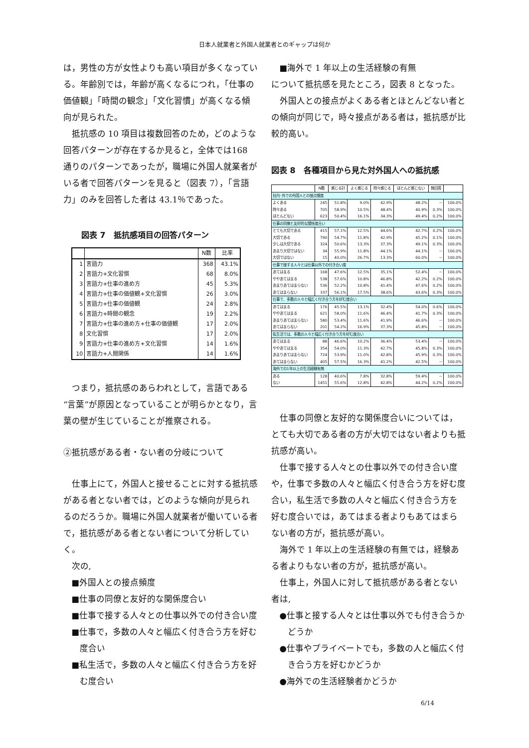日本人就業者と外国人就業者とのギャップは何か
は，男性の方が女性よりも高い項目が多くなっている。年齢別では，年齢が高くなるにつれ，「仕事の価値観」「時間の観念」「文化習慣」が高くなる傾向が見られた。
抵抗感の 10 項目は複数回答のため，どのような回答パターンが存在するか見ると，全体では168 通りのパターンであったが，職場に外国人就業者がいる者で回答パターンを見ると（図表 7），「言語力」のみを回答した者は 43.1％であった。
図表 7　抵抗感項目の回答パターン
| | | N数 | 比率 |
| --- | --- | --- | --- |
| 1 | 言語力 | 368 | 43.1% |
| 2 | 言語力+文化習慣 | 68 | 8.0% |
| 3 | 言語力+仕事の進め方 | 45 | 5.3% |
| 4 | 言語力+仕事の価値観+文化習慣 | 26 | 3.0% |
| 5 | 言語力+仕事の価値観 | 24 | 2.8% |
| 6 | 言語力+時間の観念 | 19 | 2.2% |
| 7 | 言語力+仕事の進め方+仕事の価値観 | 17 | 2.0% |
| 8 | 文化習慣 | 17 | 2.0% |
| 9 | 言語力+仕事の進め方+文化習慣 | 14 | 1.6% |
| 10 | 言語力+人間関係 | 14 | 1.6% |
つまり，抵抗感のあらわれとして，言語である“言葉”が原因となっていることが明らかとなり，言葉の壁が生じていることが推察される。
②抵抗感がある者・ない者の分岐について
仕事上にて，外国人と接せることに対する抵抗感がある者とない者では，どのような傾向が見られるのだろうか。職場に外国人就業者が働いている者で，抵抗感がある者とない者について分析していく。
次の,
■外国人との接点頻度
■仕事の同僚と友好的な関係度合い
■仕事で接する人々との仕事以外での付き合い度
■仕事で，多数の人々と幅広く付き合う方を好む度合い
■私生活で，多数の人々と幅広く付き合う方を好む度合い
■海外で 1 年以上の生活経験の有無
について抵抗感を見たところ，図表 8 となった。
外国人との接点がよくある者とほとんどない者との傾向が同じで，時々接点がある者は，抵抗感が比較的高い。
図表 8　各種項目から見た対外国人への抵抗感
| | N数 | 感じる計 | よく感じる | 時々感じる | ほとんど感じない | 無回答 | |
| --- | --- | --- | --- | --- | --- | --- | --- |
| 社内･外での外国人との接点頻度 | | | | | | | |
| よくある | 245 | 51.8% | 9.0% | 42.9% | 48.2% | － | 100.0% |
| 時々ある | 705 | 58.9% | 10.5% | 48.4% | 40.9% | 0.3% | 100.0% |
| ほとんどない | 623 | 50.4% | 16.1% | 34.3% | 49.4% | 0.2% | 100.0% |
| 仕事の同僚と友好的な関係度合い | | | | | | | |
| とても大切である | 415 | 57.1% | 12.5% | 44.6% | 42.7% | 0.2% | 100.0% |
| 大切である | 790 | 54.7% | 11.8% | 42.9% | 45.2% | 0.1% | 100.0% |
| 少しは大切である | 324 | 50.6% | 13.3% | 37.3% | 49.1% | 0.3% | 100.0% |
| あまり大切ではない | 34 | 55.9% | 11.8% | 44.1% | 44.1% | － | 100.0% |
| 大切ではない | 15 | 40.0% | 26.7% | 13.3% | 60.0% | － | 100.0% |
| 仕事で接する人々とは仕事以外での付き合い度 | | | | | | | |
| あてはまる | 168 | 47.6% | 12.5% | 35.1% | 52.4% | － | 100.0% |
| ややあてはまる | 538 | 57.6% | 10.8% | 46.8% | 42.2% | 0.2% | 100.0% |
| あまりあてはまらない | 536 | 52.2% | 10.8% | 41.4% | 47.6% | 0.2% | 100.0% |
| あてはまらない | 337 | 56.1% | 17.5% | 38.6% | 43.6% | 0.3% | 100.0% |
| 仕事で、多数の人々と幅広く付き合う方を好む度合い | | | | | | | |
| あてはまる | 176 | 45.5% | 13.1% | 32.4% | 54.0% | 0.6% | 100.0% |
| ややあてはまる | 621 | 58.0% | 11.6% | 46.4% | 41.7% | 0.3% | 100.0% |
| あまりあてはまらない | 580 | 53.4% | 11.6% | 41.9% | 46.6% | － | 100.0% |
| あてはまらない | 201 | 54.2% | 16.9% | 37.3% | 45.8% | － | 100.0% |
| 私生活では、多数の人々と幅広く付き合う方を好む度合い | | | | | | | |
| あてはまる | 88 | 46.6% | 10.2% | 36.4% | 53.4% | － | 100.0% |
| ややあてはまる | 354 | 54.0% | 11.3% | 42.7% | 45.8% | 0.3% | 100.0% |
| あまりあてはまらない | 724 | 53.9% | 11.0% | 42.8% | 45.9% | 0.3% | 100.0% |
| あてはまらない | 405 | 57.5% | 16.3% | 41.2% | 42.5% | － | 100.0% |
| 海外での1年以上の生活経験有無 | | | | | | | |
| ある | 128 | 40.6% | 7.8% | 32.8% | 59.4% | － | 100.0% |
| ない | 1451 | 55.6% | 12.8% | 42.8% | 44.2% | 0.2% | 100.0% |
仕事の同僚と友好的な関係度合いについては，とても大切である者の方が大切ではない者よりも抵抗感が高い。
仕事で接する人々との仕事以外での付き合い度や，仕事で多数の人々と幅広く付き合う方を好む度合い，私生活で多数の人々と幅広く付き合う方を好む度合いでは，あてはまる者よりもあてはまらない者の方が，抵抗感が高い。
海外で 1 年以上の生活経験の有無では，経験ある者よりもない者の方が，抵抗感が高い。
仕事上，外国人に対して抵抗感がある者とない者は,
●仕事と接する人々とは仕事以外でも付き合うかどうか
●仕事やプライベートでも，多数の人と幅広く付き合う方を好むかどうか
●海外での生活経験者かどうか
6/14